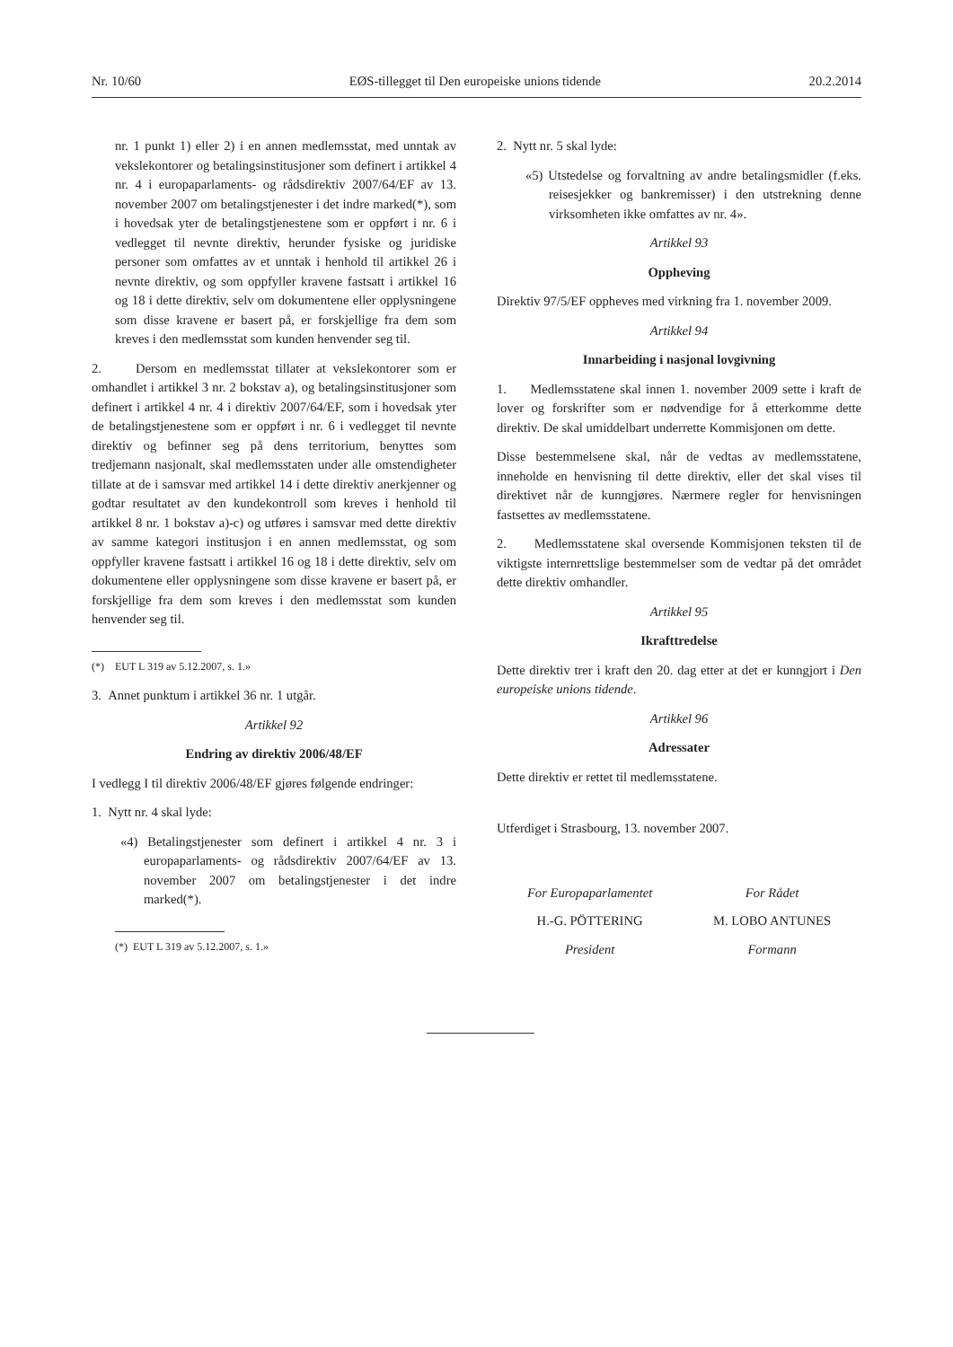Nr. 10/60 EØS-tillegget til Den europeiske unions tidende 20.2.2014
nr. 1 punkt 1) eller 2) i en annen medlemsstat, med unntak av vekslekontorer og betalingsinstitusjoner som definert i artikkel 4 nr. 4 i europaparlaments- og rådsdirektiv 2007/64/EF av 13. november 2007 om betalingstjenester i det indre marked(*), som i hovedsak yter de betalingstjenestene som er oppført i nr. 6 i vedlegget til nevnte direktiv, herunder fysiske og juridiske personer som omfattes av et unntak i henhold til artikkel 26 i nevnte direktiv, og som oppfyller kravene fastsatt i artikkel 16 og 18 i dette direktiv, selv om dokumentene eller opplysningene som disse kravene er basert på, er forskjellige fra dem som kreves i den medlemsstat som kunden henvender seg til.
2. Dersom en medlemsstat tillater at vekslekontorer som er omhandlet i artikkel 3 nr. 2 bokstav a), og betalingsinstitusjoner som definert i artikkel 4 nr. 4 i direktiv 2007/64/EF, som i hovedsak yter de betalingstjenestene som er oppført i nr. 6 i vedlegget til nevnte direktiv og befinner seg på dens territorium, benyttes som tredjemann nasjonalt, skal medlemsstaten under alle omstendigheter tillate at de i samsvar med artikkel 14 i dette direktiv anerkjenner og godtar resultatet av den kundekontroll som kreves i henhold til artikkel 8 nr. 1 bokstav a)-c) og utføres i samsvar med dette direktiv av samme kategori institusjon i en annen medlemsstat, og som oppfyller kravene fastsatt i artikkel 16 og 18 i dette direktiv, selv om dokumentene eller opplysningene som disse kravene er basert på, er forskjellige fra dem som kreves i den medlemsstat som kunden henvender seg til.
(*) EUT L 319 av 5.12.2007, s. 1.»
3. Annet punktum i artikkel 36 nr. 1 utgår.
Artikkel 92
Endring av direktiv 2006/48/EF
I vedlegg I til direktiv 2006/48/EF gjøres følgende endringer:
1. Nytt nr. 4 skal lyde:
«4) Betalingstjenester som definert i artikkel 4 nr. 3 i europaparlaments- og rådsdirektiv 2007/64/EF av 13. november 2007 om betalingstjenester i det indre marked(*).
(*) EUT L 319 av 5.12.2007, s. 1.»
2. Nytt nr. 5 skal lyde:
«5) Utstedelse og forvaltning av andre betalingsmidler (f.eks. reisesjekker og bankremisser) i den utstrekning denne virksomheten ikke omfattes av nr. 4».
Artikkel 93
Oppheving
Direktiv 97/5/EF oppheves med virkning fra 1. november 2009.
Artikkel 94
Innarbeiding i nasjonal lovgivning
1. Medlemsstatene skal innen 1. november 2009 sette i kraft de lover og forskrifter som er nødvendige for å etterkomme dette direktiv. De skal umiddelbart underrette Kommisjonen om dette.
Disse bestemmelsene skal, når de vedtas av medlemsstatene, inneholde en henvisning til dette direktiv, eller det skal vises til direktivet når de kunngjøres. Nærmere regler for henvisningen fastsettes av medlemsstatene.
2. Medlemsstatene skal oversende Kommisjonen teksten til de viktigste internrettslige bestemmelser som de vedtar på det området dette direktiv omhandler.
Artikkel 95
Ikrafttredelse
Dette direktiv trer i kraft den 20. dag etter at det er kunngjort i Den europeiske unions tidende.
Artikkel 96
Adressater
Dette direktiv er rettet til medlemsstatene.
Utferdiget i Strasbourg, 13. november 2007.
For Europaparlamentet
H.-G. PÖTTERING
President
For Rådet
M. LOBO ANTUNES
Formann